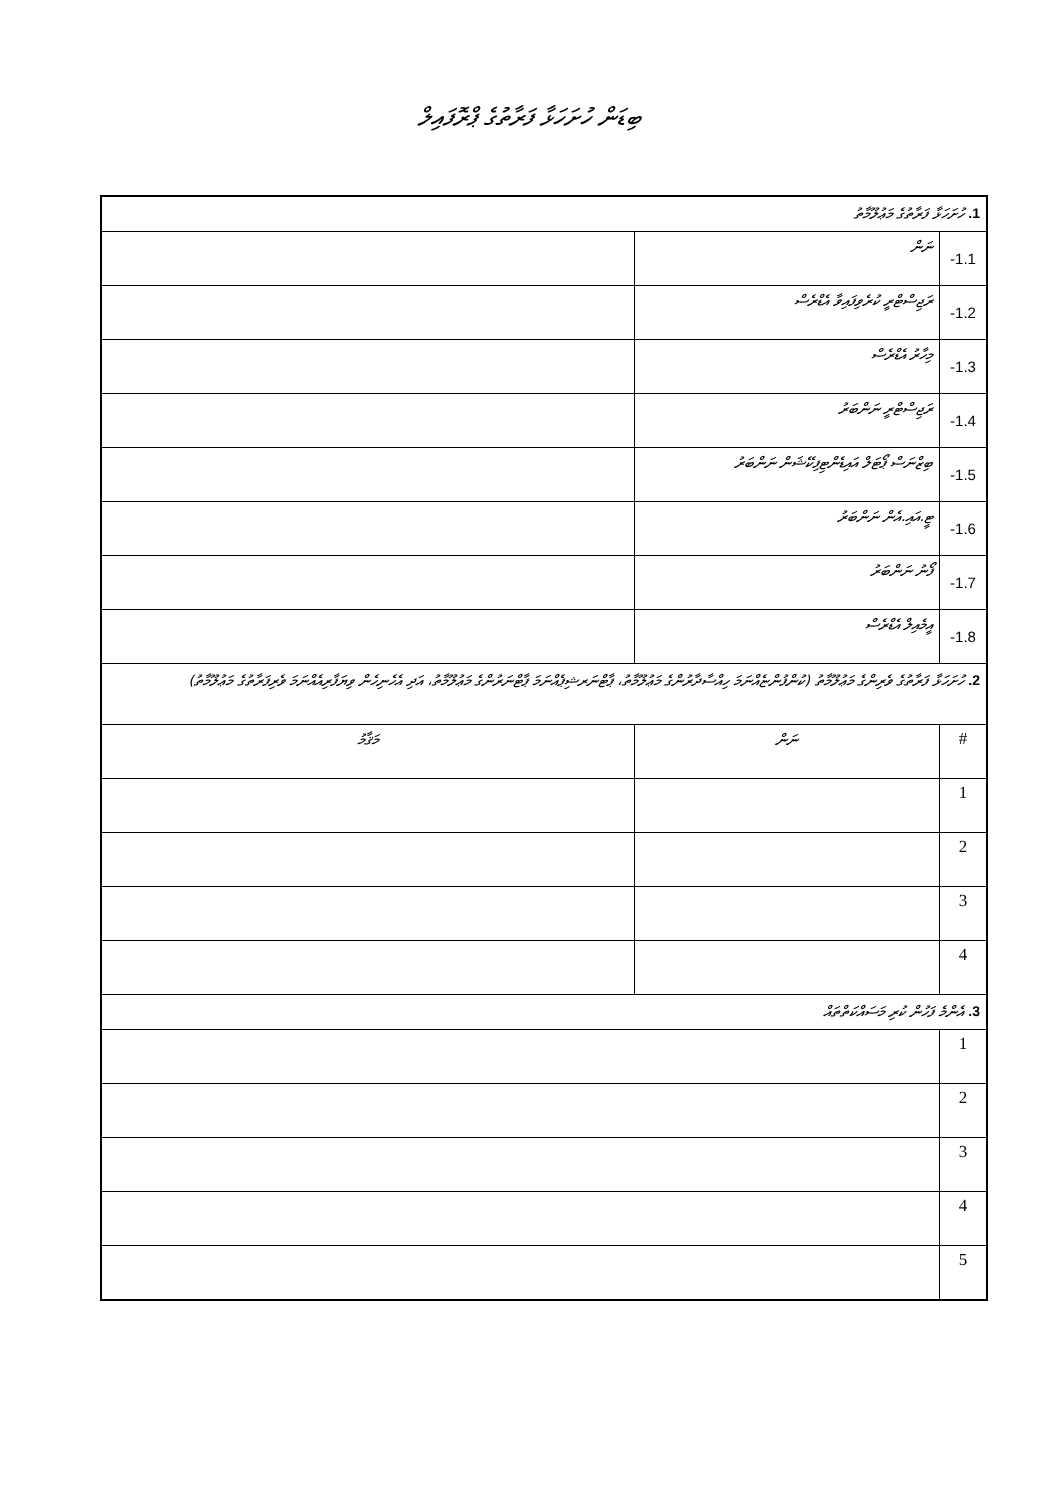ބިޑަން ހުށަހަޅާ ފަރާތުގެ ޕްރޮފައިލް
| 1. ހުށަހަޅާ ފަރާތުގެ މަޢުލޫމާތު | | |
| 1.1- | ނަން | |
| 1.2- | ރަޖިސްޓްރީ ކުރެވިފައިވާ އެޑްރެސް | |
| 1.3- | މިހާރު އެޑްރެސް | |
| 1.4- | ރަޖިސްޓްރީ ނަންބަރު | |
| 1.5- | ބިޒްނަސް ޕޯޓަލް އައިޑެންޓިފިކޭޝަން ނަންބަރު | |
| 1.6- | ޓީ.އައި.އެން ނަންބަރު | |
| 1.7- | ފޯނު ނަންބަރު | |
| 1.8- | އީމެއިލް އެޑްރެސް | |
| 2. ހުށަހަޅާ ފަރާތުގެ ވެރިންގެ މަޢުލޫމާތު (ކުންފުންޏެއްނަމަ ހިއްސާދާރުންގެ މަޢުލޫމާތު، ޕާޓްނަރޝިޕެއްނަމަ ޕާޓްނަރުންގެ މަޢުލޫމާތު، އަދި އެހެނިހެން ވިޔަފާރިއެއްނަމަ ވެރިފަރާތުގެ މަޢުލޫމާތު) | | |
| # | ނަން | މަޤާމު |
| 1 | | |
| 2 | | |
| 3 | | |
| 4 | | |
| 3. އެންމެ ފަހުން ކުރި މަސައްކަތްތައް | | |
| 1 | | |
| 2 | | |
| 3 | | |
| 4 | | |
| 5 | | |